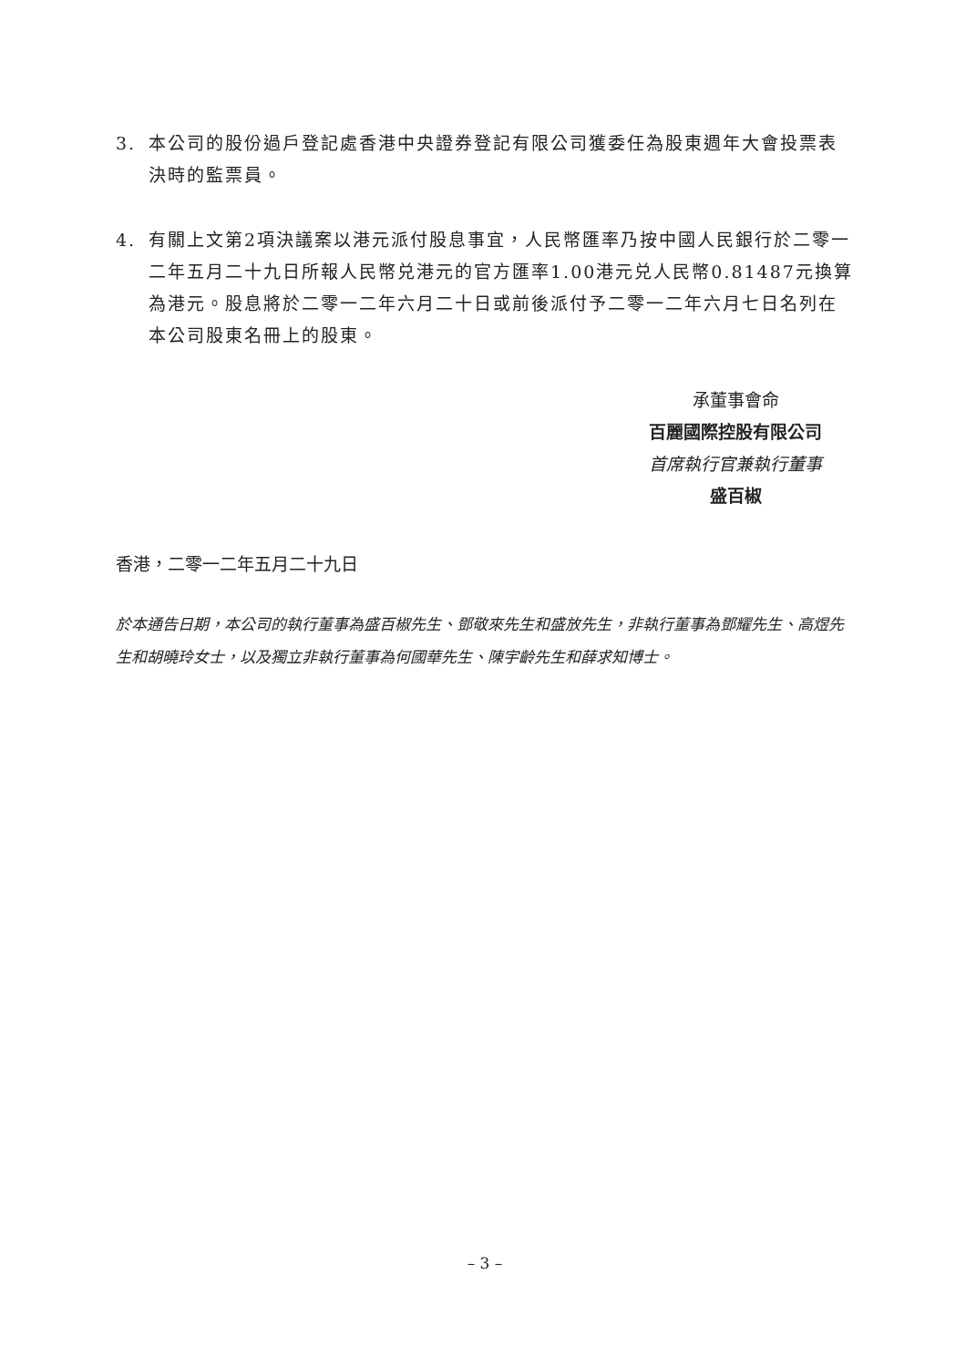3. 本公司的股份過戶登記處香港中央證券登記有限公司獲委任為股東週年大會投票表決時的監票員。
4. 有關上文第2項決議案以港元派付股息事宜，人民幣匯率乃按中國人民銀行於二零一二年五月二十九日所報人民幣兑港元的官方匯率1.00港元兑人民幣0.81487元換算為港元。股息將於二零一二年六月二十日或前後派付予二零一二年六月七日名列在本公司股東名冊上的股東。
承董事會命
百麗國際控股有限公司
首席執行官兼執行董事
盛百椒
香港，二零一二年五月二十九日
於本通告日期，本公司的執行董事為盛百椒先生、鄧敬來先生和盛放先生，非執行董事為鄧耀先生、高煜先生和胡曉玲女士，以及獨立非執行董事為何國華先生、陳宇齡先生和薛求知博士。
– 3 –